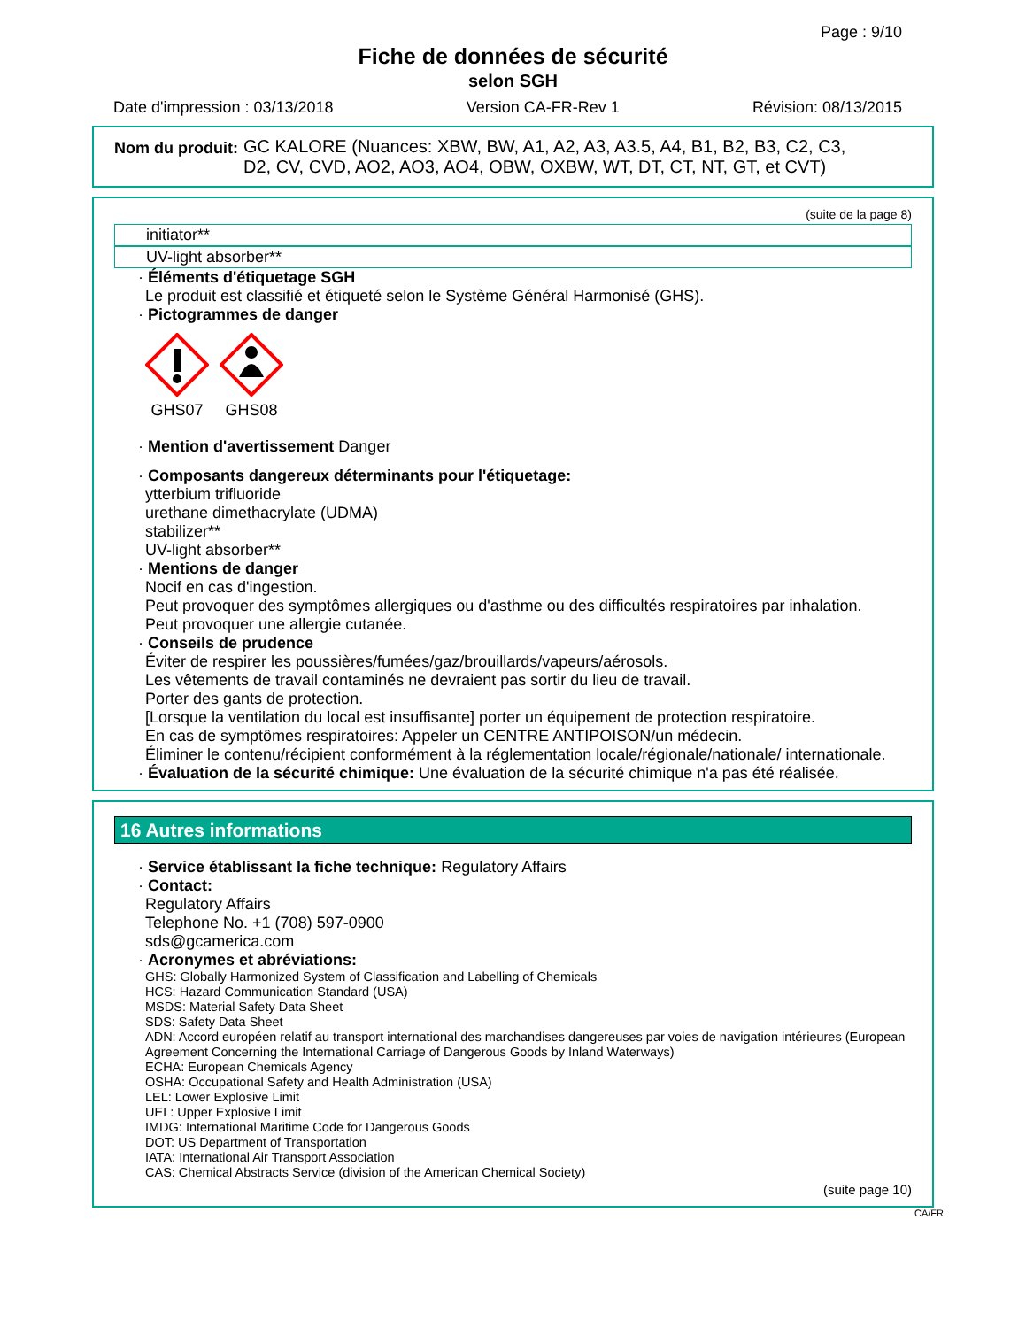Page : 9/10
Fiche de données de sécurité
selon SGH
Date d'impression : 03/13/2018 Version CA-FR-Rev 1 Révision: 08/13/2015
Nom du produit: GC KALORE (Nuances: XBW, BW, A1, A2, A3, A3.5, A4, B1, B2, B3, C2, C3,
D2, CV, CVD, AO2, AO3, AO4, OBW, OXBW, WT, DT, CT, NT, GT, et CVT)
(suite de la page 8)
initiator**
UV-light absorber**
· Éléments d'étiquetage SGH
Le produit est classifié et étiqueté selon le Système Général Harmonisé (GHS).
· Pictogrammes de danger
GHS07
GHS08
· Mention d'avertissement Danger
· Composants dangereux déterminants pour l'étiquetage:
ytterbium trifluoride
urethane dimethacrylate (UDMA)
stabilizer**
UV-light absorber**
· Mentions de danger
Nocif en cas d'ingestion.
Peut provoquer des symptômes allergiques ou d'asthme ou des difficultés respiratoires par inhalation.
Peut provoquer une allergie cutanée.
· Conseils de prudence
Éviter de respirer les poussières/fumées/gaz/brouillards/vapeurs/aérosols.
Les vêtements de travail contaminés ne devraient pas sortir du lieu de travail.
Porter des gants de protection.
[Lorsque la ventilation du local est insuffisante] porter un équipement de protection respiratoire.
En cas de symptômes respiratoires: Appeler un CENTRE ANTIPOISON/un médecin.
Éliminer le contenu/récipient conformément à la réglementation locale/régionale/nationale/ internationale.
· Évaluation de la sécurité chimique: Une évaluation de la sécurité chimique n'a pas été réalisée.
16 Autres informations
· Service établissant la fiche technique: Regulatory Affairs
· Contact:
Regulatory Affairs
Telephone No. +1 (708) 597-0900
sds@gcamerica.com
· Acronymes et abréviations:
GHS: Globally Harmonized System of Classification and Labelling of Chemicals
HCS: Hazard Communication Standard (USA)
MSDS: Material Safety Data Sheet
SDS: Safety Data Sheet
ADN: Accord européen relatif au transport international des marchandises dangereuses par voies de navigation intérieures (European Agreement Concerning the International Carriage of Dangerous Goods by Inland Waterways)
ECHA: European Chemicals Agency
OSHA: Occupational Safety and Health Administration (USA)
LEL: Lower Explosive Limit
UEL: Upper Explosive Limit
IMDG: International Maritime Code for Dangerous Goods
DOT: US Department of Transportation
IATA: International Air Transport Association
CAS: Chemical Abstracts Service (division of the American Chemical Society)
(suite page 10)
CA/FR